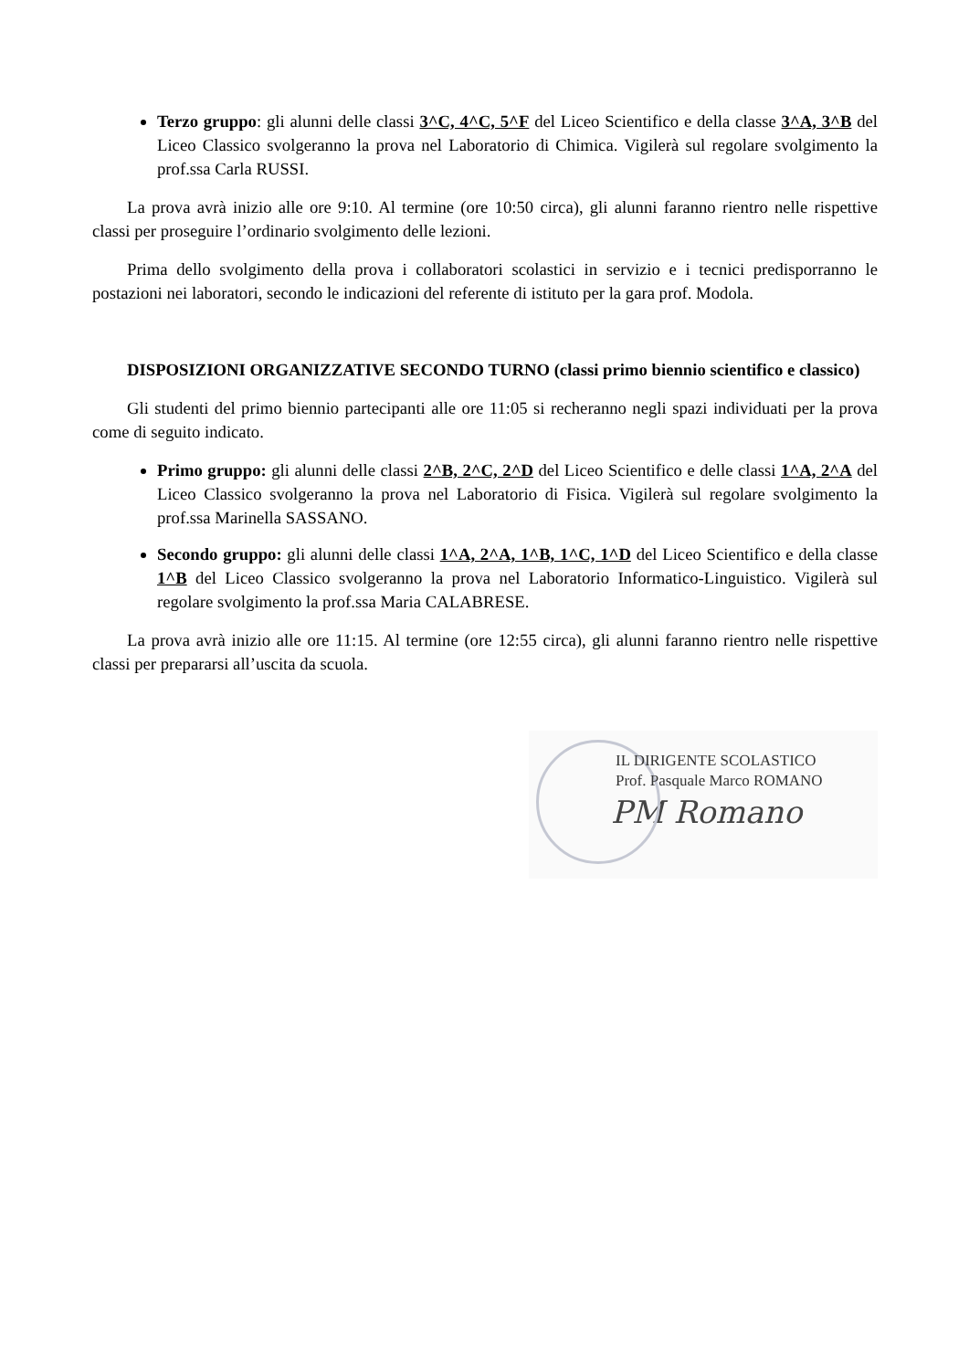Terzo gruppo: gli alunni delle classi 3^C, 4^C, 5^F del Liceo Scientifico e della classe 3^A, 3^B del Liceo Classico svolgeranno la prova nel Laboratorio di Chimica. Vigilerà sul regolare svolgimento la prof.ssa Carla RUSSI.
La prova avrà inizio alle ore 9:10. Al termine (ore 10:50 circa), gli alunni faranno rientro nelle rispettive classi per proseguire l’ordinario svolgimento delle lezioni.
Prima dello svolgimento della prova i collaboratori scolastici in servizio e i tecnici predisporranno le postazioni nei laboratori, secondo le indicazioni del referente di istituto per la gara prof. Modola.
DISPOSIZIONI ORGANIZZATIVE SECONDO TURNO (classi primo biennio scientifico e classico)
Gli studenti del primo biennio partecipanti alle ore 11:05 si recheranno negli spazi individuati per la prova come di seguito indicato.
Primo gruppo: gli alunni delle classi 2^B, 2^C, 2^D del Liceo Scientifico e delle classi 1^A, 2^A del Liceo Classico svolgeranno la prova nel Laboratorio di Fisica. Vigilerà sul regolare svolgimento la prof.ssa Marinella SASSANO.
Secondo gruppo: gli alunni delle classi 1^A, 2^A, 1^B, 1^C, 1^D del Liceo Scientifico e della classe 1^B del Liceo Classico svolgeranno la prova nel Laboratorio Informatico-Linguistico. Vigilerà sul regolare svolgimento la prof.ssa Maria CALABRESE.
La prova avrà inizio alle ore 11:15. Al termine (ore 12:55 circa), gli alunni faranno rientro nelle rispettive classi per prepararsi all’uscita da scuola.
IL DIRIGENTE SCOLASTICO
Prof. Pasquale Marco ROMANO
PM Romano